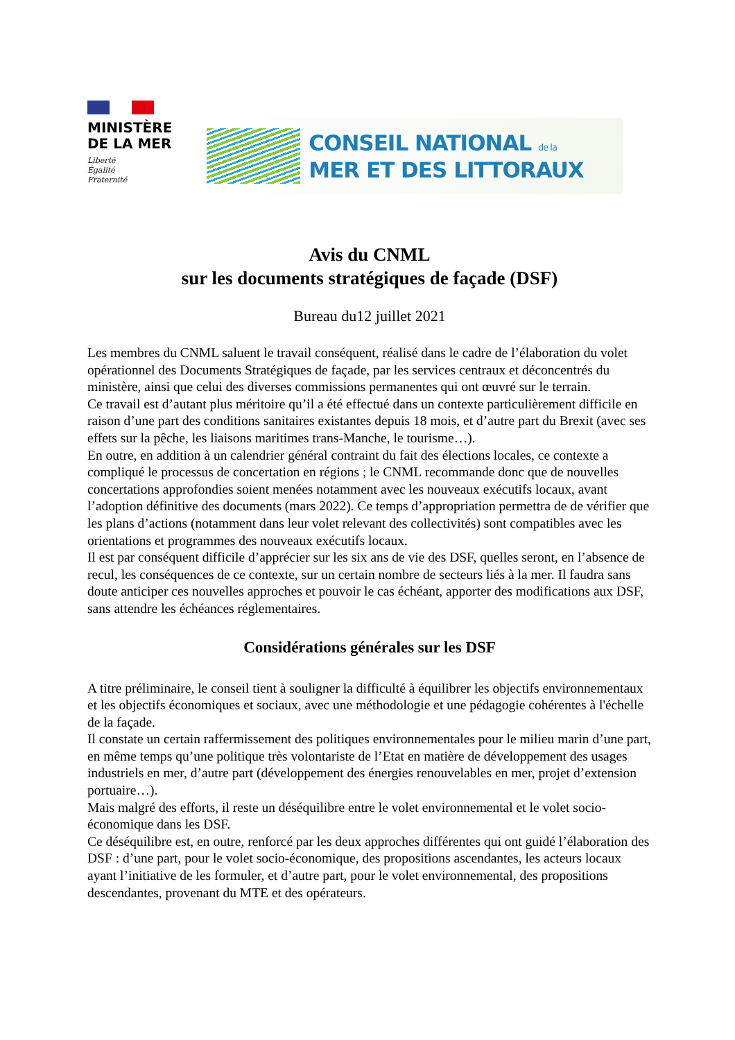MINISTÈRE
DE LA MER
Liberté
Égalité
Fraternité
CONSEIL NATIONAL de la
MER ET DES LITTORAUX
Avis du CNML
sur les documents stratégiques de façade (DSF)
Bureau du12 juillet 2021
Les membres du CNML saluent le travail conséquent, réalisé dans le cadre de l’élaboration du volet opérationnel des Documents Stratégiques de façade, par les services centraux et déconcentrés du ministère, ainsi que celui des diverses commissions permanentes qui ont œuvré sur le terrain.
Ce travail est d’autant plus méritoire qu’il a été effectué dans un contexte particulièrement difficile en raison d’une part des conditions sanitaires existantes depuis 18 mois, et d’autre part du Brexit (avec ses effets sur la pêche, les liaisons maritimes trans-Manche, le tourisme…).
En outre, en addition à un calendrier général contraint du fait des élections locales, ce contexte a compliqué le processus de concertation en régions ; le CNML recommande donc que de nouvelles concertations approfondies soient menées notamment avec les nouveaux exécutifs locaux, avant l’adoption définitive des documents (mars 2022). Ce temps d’appropriation permettra de de vérifier que les plans d’actions (notamment dans leur volet relevant des collectivités) sont compatibles avec les orientations et programmes des nouveaux exécutifs locaux.
Il est par conséquent difficile d’apprécier sur les six ans de vie des DSF, quelles seront, en l’absence de recul, les conséquences de ce contexte, sur un certain nombre de secteurs liés à la mer. Il faudra sans doute anticiper ces nouvelles approches et pouvoir le cas échéant, apporter des modifications aux DSF, sans attendre les échéances réglementaires.
Considérations générales sur les DSF
A titre préliminaire, le conseil tient à souligner la difficulté à équilibrer les objectifs environnementaux et les objectifs économiques et sociaux, avec une méthodologie et une pédagogie cohérentes à l'échelle de la façade.
Il constate un certain raffermissement des politiques environnementales pour le milieu marin d’une part, en même temps qu’une politique très volontariste de l’Etat en matière de développement des usages industriels en mer, d’autre part (développement des énergies renouvelables en mer, projet d’extension portuaire…).
Mais malgré des efforts, il reste un déséquilibre entre le volet environnemental et le volet socio-économique dans les DSF.
Ce déséquilibre est, en outre, renforcé par les deux approches différentes qui ont guidé l’élaboration des DSF : d’une part, pour le volet socio-économique, des propositions ascendantes, les acteurs locaux ayant l’initiative de les formuler, et d’autre part, pour le volet environnemental, des propositions descendantes, provenant du MTE et des opérateurs.